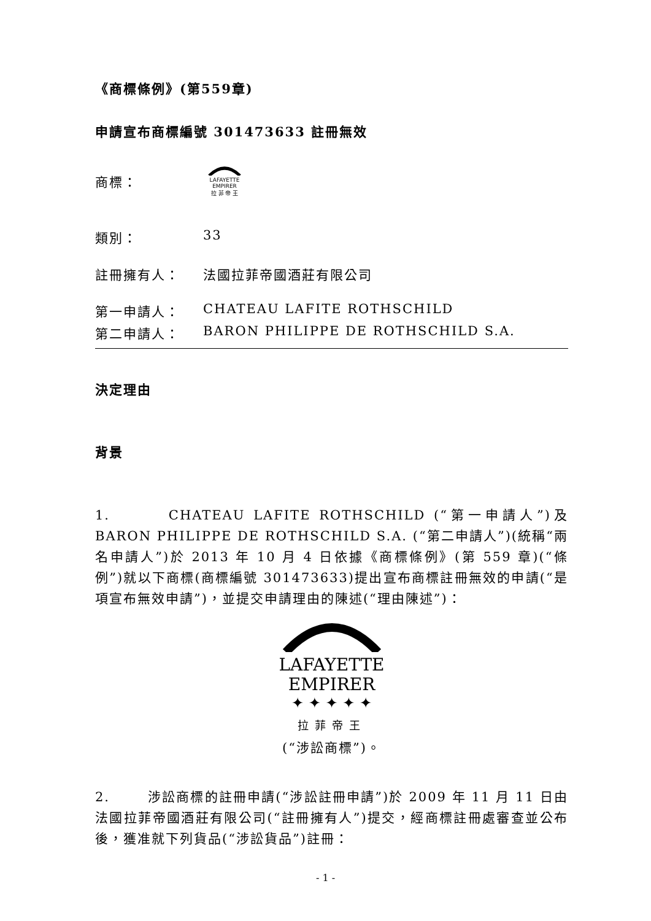《商標條例》(第559章)
申請宣布商標編號 301473633 註冊無效
商標：
LAFAYETTE
EMPIRER
拉 菲 帝 王
類別： 33
註冊擁有人： 法國拉菲帝國酒莊有限公司
第一申請人： CHATEAU LAFITE ROTHSCHILD
第二申請人： BARON PHILIPPE DE ROTHSCHILD S.A.
決定理由
背景
1. CHATEAU LAFITE ROTHSCHILD (“第一申請人”)及 BARON PHILIPPE DE ROTHSCHILD S.A. (“第二申請人”)(統稱“兩名申請人”)於 2013 年 10 月 4 日依據《商標條例》(第 559 章)(“條例”)就以下商標(商標編號 301473633)提出宣布商標註冊無效的申請(“是項宣布無效申請”)，並提交申請理由的陳述(“理由陳述”)：
LAFAYETTE
EMPIRER
✦ ✦ ✦ ✦ ✦
拉菲帝王
(“涉訟商標”)。
2. 涉訟商標的註冊申請(“涉訟註冊申請”)於 2009 年 11 月 11 日由法國拉菲帝國酒莊有限公司(“註冊擁有人”)提交，經商標註冊處審查並公布後，獲准就下列貨品(“涉訟貨品”)註冊：
- 1 -